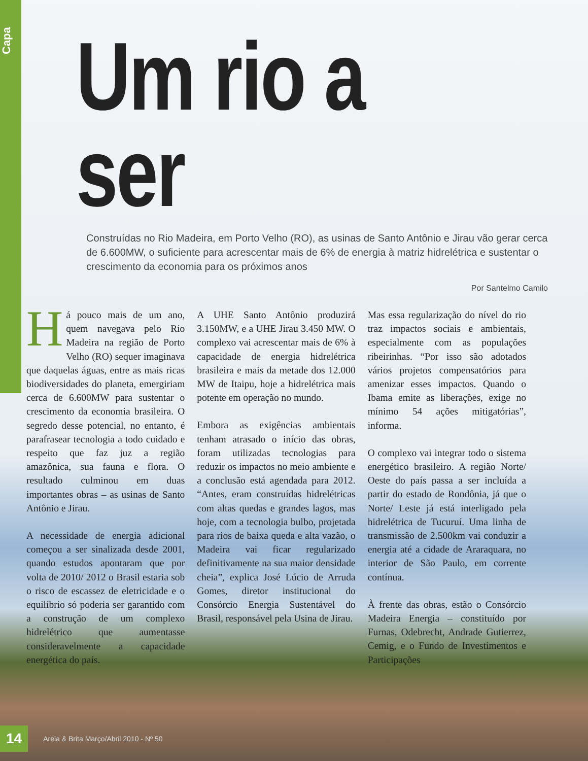Capa
Um rio a ser
Construídas no Rio Madeira, em Porto Velho (RO), as usinas de Santo Antônio e Jirau vão gerar cerca de 6.600MW, o suficiente para acrescentar mais de 6% de energia à matriz hidrelétrica e sustentar o crescimento da economia para os próximos anos
Por Santelmo Camilo
Há pouco mais de um ano, quem navegava pelo Rio Madeira na região de Porto Velho (RO) sequer imaginava que daquelas águas, entre as mais ricas biodiversidades do planeta, emergiriam cerca de 6.600MW para sustentar o crescimento da economia brasileira. O segredo desse potencial, no entanto, é parafrasear tecnologia a todo cuidado e respeito que faz juz a região amazônica, sua fauna e flora. O resultado culminou em duas importantes obras – as usinas de Santo Antônio e Jirau.
A necessidade de energia adicional começou a ser sinalizada desde 2001, quando estudos apontaram que por volta de 2010/ 2012 o Brasil estaria sob o risco de escassez de eletricidade e o equilíbrio só poderia ser garantido com a construção de um complexo hidrelétrico que aumentasse consideravelmente a capacidade energética do país.
A UHE Santo Antônio produzirá 3.150MW, e a UHE Jirau 3.450 MW. O complexo vai acrescentar mais de 6% à capacidade de energia hidrelétrica brasileira e mais da metade dos 12.000 MW de Itaipu, hoje a hidrelétrica mais potente em operação no mundo.
Embora as exigências ambientais tenham atrasado o início das obras, foram utilizadas tecnologias para reduzir os impactos no meio ambiente e a conclusão está agendada para 2012. “Antes, eram construídas hidrelétricas com altas quedas e grandes lagos, mas hoje, com a tecnologia bulbo, projetada para rios de baixa queda e alta vazão, o Madeira vai ficar regularizado definitivamente na sua maior densidade cheia”, explica José Lúcio de Arruda Gomes, diretor institucional do Consórcio Energia Sustentável do Brasil, responsável pela Usina de Jirau.
Mas essa regularização do nível do rio traz impactos sociais e ambientais, especialmente com as populações ribeirinhas. “Por isso são adotados vários projetos compensatórios para amenizar esses impactos. Quando o Ibama emite as liberações, exige no mínimo 54 ações mitigatórias”, informa.
O complexo vai integrar todo o sistema energético brasileiro. A região Norte/ Oeste do país passa a ser incluída a partir do estado de Rondônia, já que o Norte/ Leste já está interligado pela hidrelétrica de Tucuruí. Uma linha de transmissão de 2.500km vai conduzir a energia até a cidade de Araraquara, no interior de São Paulo, em corrente contínua.
À frente das obras, estão o Consórcio Madeira Energia – constituído por Furnas, Odebrecht, Andrade Gutierrez, Cemig, e o Fundo de Investimentos e Participações
14 Areia & Brita Março/Abril 2010 - Nº 50